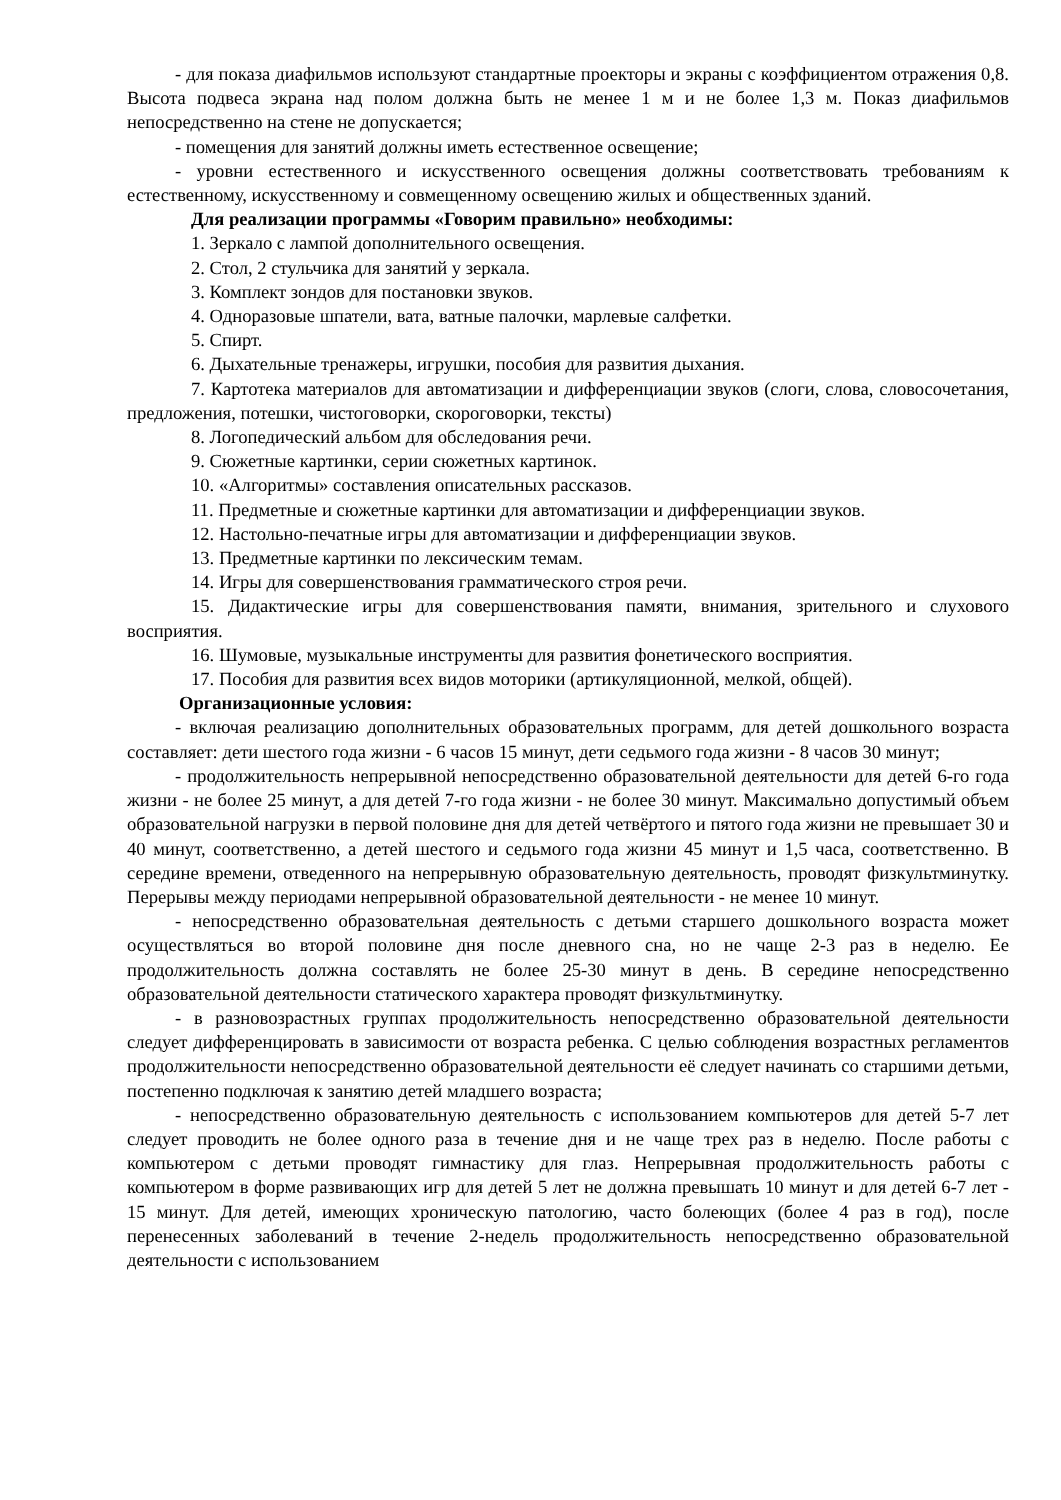- для показа диафильмов используют стандартные проекторы и экраны с коэффициентом отражения 0,8. Высота подвеса экрана над полом должна быть не менее 1 м и не более 1,3 м. Показ диафильмов непосредственно на стене не допускается;
- помещения для занятий должны иметь естественное освещение;
- уровни естественного и искусственного освещения должны соответствовать требованиям к естественному, искусственному и совмещенному освещению жилых и общественных зданий.
Для реализации программы «Говорим правильно» необходимы:
1. Зеркало с лампой дополнительного освещения.
2. Стол, 2 стульчика для занятий у зеркала.
3. Комплект зондов для постановки звуков.
4. Одноразовые шпатели, вата, ватные палочки, марлевые салфетки.
5. Спирт.
6. Дыхательные тренажеры, игрушки, пособия для развития дыхания.
7. Картотека материалов для автоматизации и дифференциации звуков (слоги, слова, словосочетания, предложения, потешки, чистоговорки, скороговорки, тексты)
8. Логопедический альбом для обследования речи.
9. Сюжетные картинки, серии сюжетных картинок.
10. «Алгоритмы» составления описательных рассказов.
11. Предметные и сюжетные картинки для автоматизации и дифференциации звуков.
12. Настольно-печатные игры для автоматизации и дифференциации звуков.
13. Предметные картинки по лексическим темам.
14. Игры для совершенствования грамматического строя речи.
15. Дидактические игры для совершенствования памяти, внимания, зрительного и слухового восприятия.
16. Шумовые, музыкальные инструменты для развития фонетического восприятия.
17. Пособия для развития всех видов моторики (артикуляционной, мелкой, общей).
Организационные условия:
- включая реализацию дополнительных образовательных программ, для детей дошкольного возраста составляет: дети шестого года жизни - 6 часов 15 минут, дети седьмого года жизни - 8 часов 30 минут;
- продолжительность непрерывной непосредственно образовательной деятельности для детей 6-го года жизни - не более 25 минут, а для детей 7-го года жизни - не более 30 минут. Максимально допустимый объем образовательной нагрузки в первой половине дня для детей четвёртого и пятого года жизни не превышает 30 и 40 минут, соответственно, а детей шестого и седьмого года жизни 45 минут и 1,5 часа, соответственно. В середине времени, отведенного на непрерывную образовательную деятельность, проводят физкультминутку. Перерывы между периодами непрерывной образовательной деятельности - не менее 10 минут.
- непосредственно образовательная деятельность с детьми старшего дошкольного возраста может осуществляться во второй половине дня после дневного сна, но не чаще 2-3 раз в неделю. Ее продолжительность должна составлять не более 25-30 минут в день. В середине непосредственно образовательной деятельности статического характера проводят физкультминутку.
- в разновозрастных группах продолжительность непосредственно образовательной деятельности следует дифференцировать в зависимости от возраста ребенка. С целью соблюдения возрастных регламентов продолжительности непосредственно образовательной деятельности её следует начинать со старшими детьми, постепенно подключая к занятию детей младшего возраста;
- непосредственно образовательную деятельность с использованием компьютеров для детей 5-7 лет следует проводить не более одного раза в течение дня и не чаще трех раз в неделю. После работы с компьютером с детьми проводят гимнастику для глаз. Непрерывная продолжительность работы с компьютером в форме развивающих игр для детей 5 лет не должна превышать 10 минут и для детей 6-7 лет - 15 минут. Для детей, имеющих хроническую патологию, часто болеющих (более 4 раз в год), после перенесенных заболеваний в течение 2-недель продолжительность непосредственно образовательной деятельности с использованием